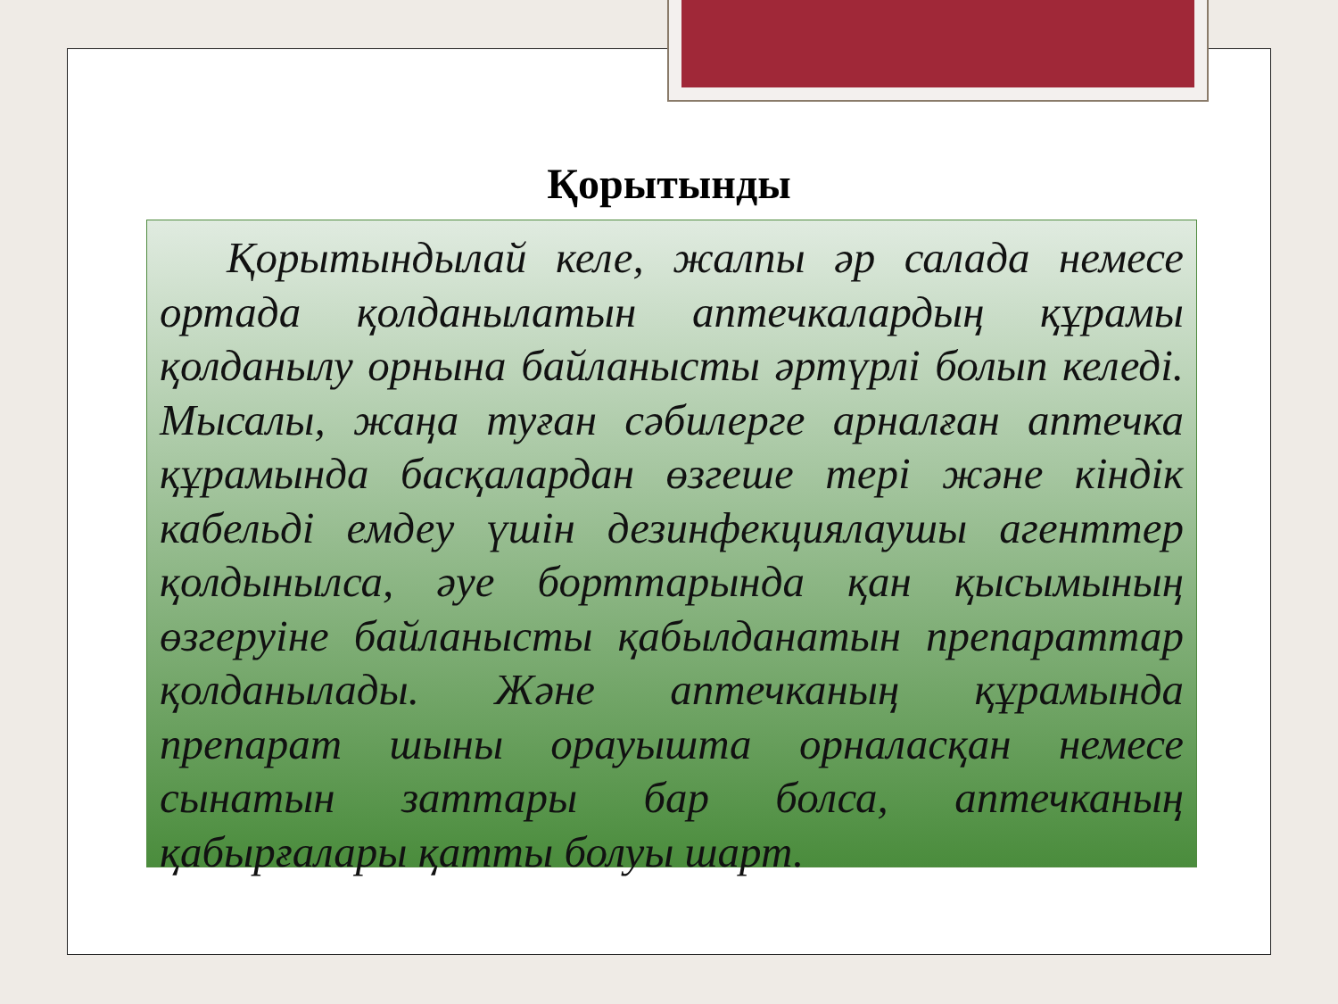Қорытынды
Қорытындылай келе, жалпы әр салада немесе ортада қолданылатын аптечкалардың құрамы қолданылу орнына байланысты әртүрлі болып келеді. Мысалы, жаңа туған сәбилерге арналған аптечка құрамында басқалардан өзгеше тері және кіндік кабельді емдеу үшін дезинфекциялаушы агенттер қолдынылса, әуе борттарында қан қысымының өзгеруіне байланысты қабылданатын препараттар қолданылады. Және аптечканың құрамында препарат шыны орауышта орналасқан немесе сынатын заттары бар болса, аптечканың қабырғалары қатты болуы шарт.